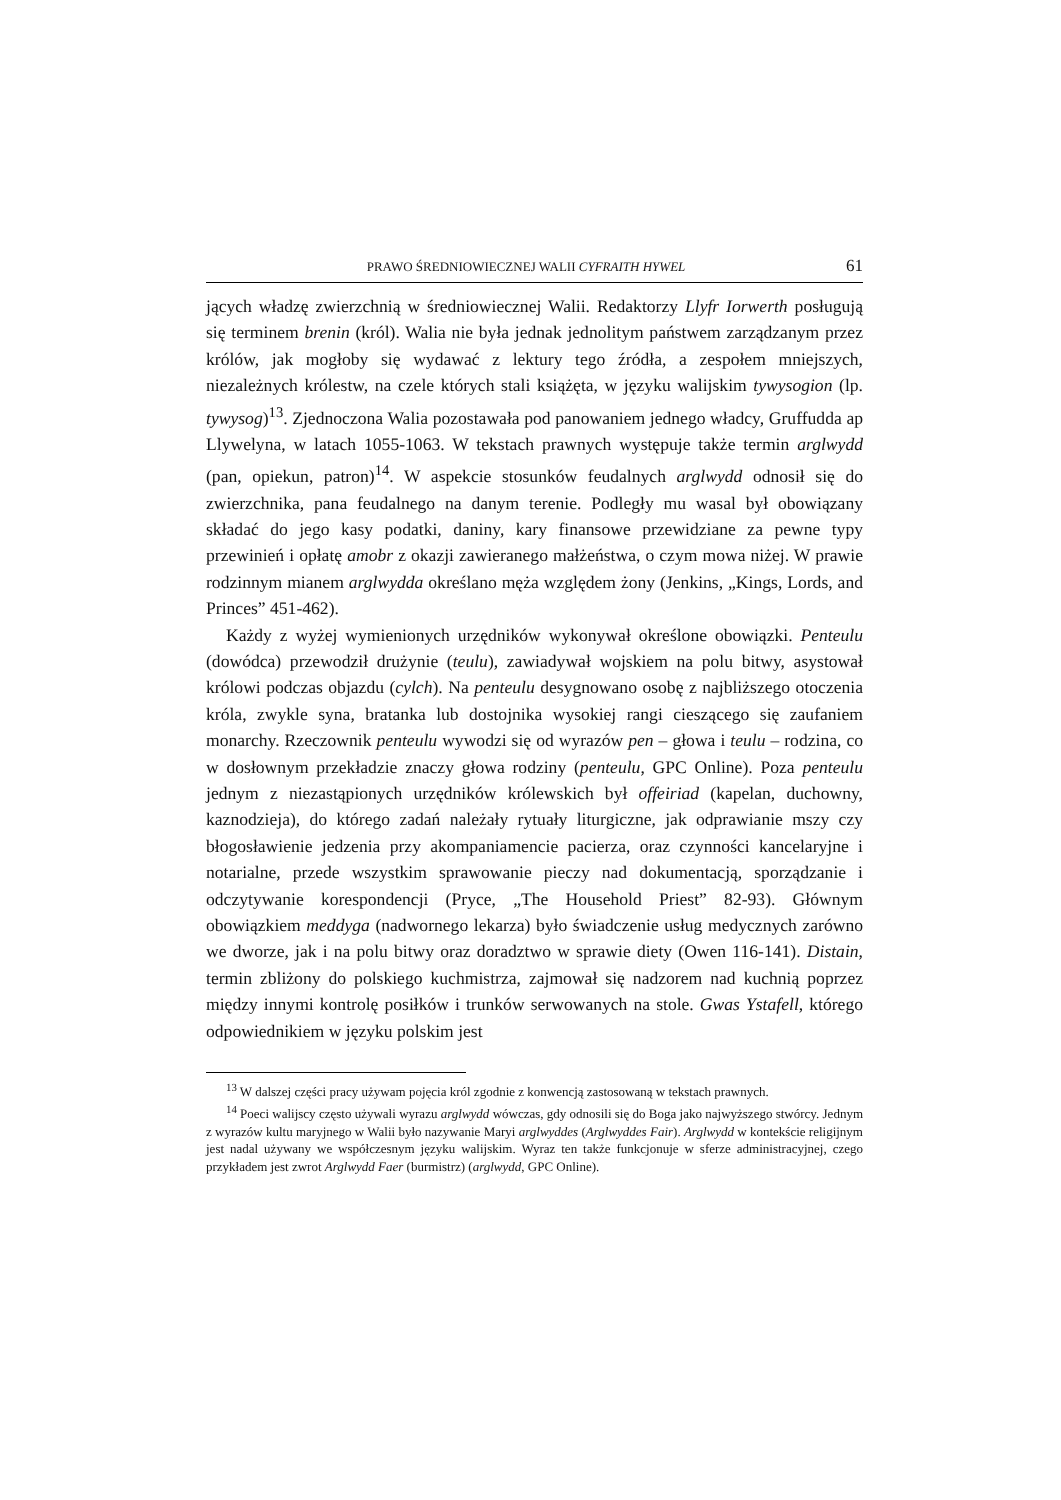PRAWO ŚREDNIOWIECZNEJ WALII CYFRAITH HYWEL 61
jących władzę zwierzchnią w średniowiecznej Walii. Redaktorzy Llyfr Iorwerth posługują się terminem brenin (król). Walia nie była jednak jednolitym państwem zarządzanym przez królów, jak mogłoby się wydawać z lektury tego źródła, a zespołem mniejszych, niezależnych królestw, na czele których stali książęta, w języku walijskim tywysogion (lp. tywysog)<sup>13</sup>. Zjednoczona Walia pozostawała pod panowaniem jednego władcy, Gruffudda ap Llywelyna, w latach 1055-1063. W tekstach prawnych występuje także termin arglwydd (pan, opiekun, patron)<sup>14</sup>. W aspekcie stosunków feudalnych arglwydd odnosił się do zwierzchnika, pana feudalnego na danym terenie. Podległy mu wasal był obowiązany składać do jego kasy podatki, daniny, kary finansowe przewidziane za pewne typy przewinień i opłatę amobr z okazji zawieranego małżeństwa, o czym mowa niżej. W prawie rodzinnym mianem arglwydda określano męża względem żony (Jenkins, „Kings, Lords, and Princes” 451-462).
Każdy z wyżej wymienionych urzędników wykonywał określone obowiązki. Penteulu (dowódca) przewodził drużynie (teulu), zawiadywał wojskiem na polu bitwy, asystował królowi podczas objazdu (cylch). Na penteulu desygnowano osobę z najbliższego otoczenia króla, zwykle syna, bratanka lub dostojnika wysokiej rangi cieszącego się zaufaniem monarchy. Rzeczownik penteulu wywodzi się od wyrazów pen – głowa i teulu – rodzina, co w dosłownym przekładzie znaczy głowa rodziny (penteulu, GPC Online). Poza penteulu jednym z niezastąpionych urzędników królewskich był offeiriad (kapelan, duchowny, kaznodzieja), do którego zadań należały rytuały liturgiczne, jak odprawianie mszy czy błogosławienie jedzenia przy akompaniamencie pacierza, oraz czynności kancelaryjne i notarialne, przede wszystkim sprawowanie pieczy nad dokumentacją, sporządzanie i odczytywanie korespondencji (Pryce, „The Household Priest” 82-93). Głównym obowiązkiem meddyga (nadwornego lekarza) było świadczenie usług medycznych zarówno we dworze, jak i na polu bitwy oraz doradztwo w sprawie diety (Owen 116-141). Distain, termin zbliżony do polskiego kuchmistrza, zajmował się nadzorem nad kuchnią poprzez między innymi kontrolę posiłków i trunków serwowanych na stole. Gwas Ystafell, którego odpowiednikiem w języku polskim jest
<sup>13</sup> W dalszej części pracy używam pojęcia król zgodnie z konwencją zastosowaną w tekstach prawnych.
<sup>14</sup> Poeci walijscy często używali wyrazu arglwydd wówczas, gdy odnosili się do Boga jako najwyższego stwórcy. Jednym z wyrazów kultu maryjnego w Walii było nazywanie Maryi arglwyddes (Arglwyddes Fair). Arglwydd w kontekście religijnym jest nadal używany we współczesnym języku walijskim. Wyraz ten także funkcjonuje w sferze administracyjnej, czego przykładem jest zwrot Arglwydd Faer (burmistrz) (arglwydd, GPC Online).